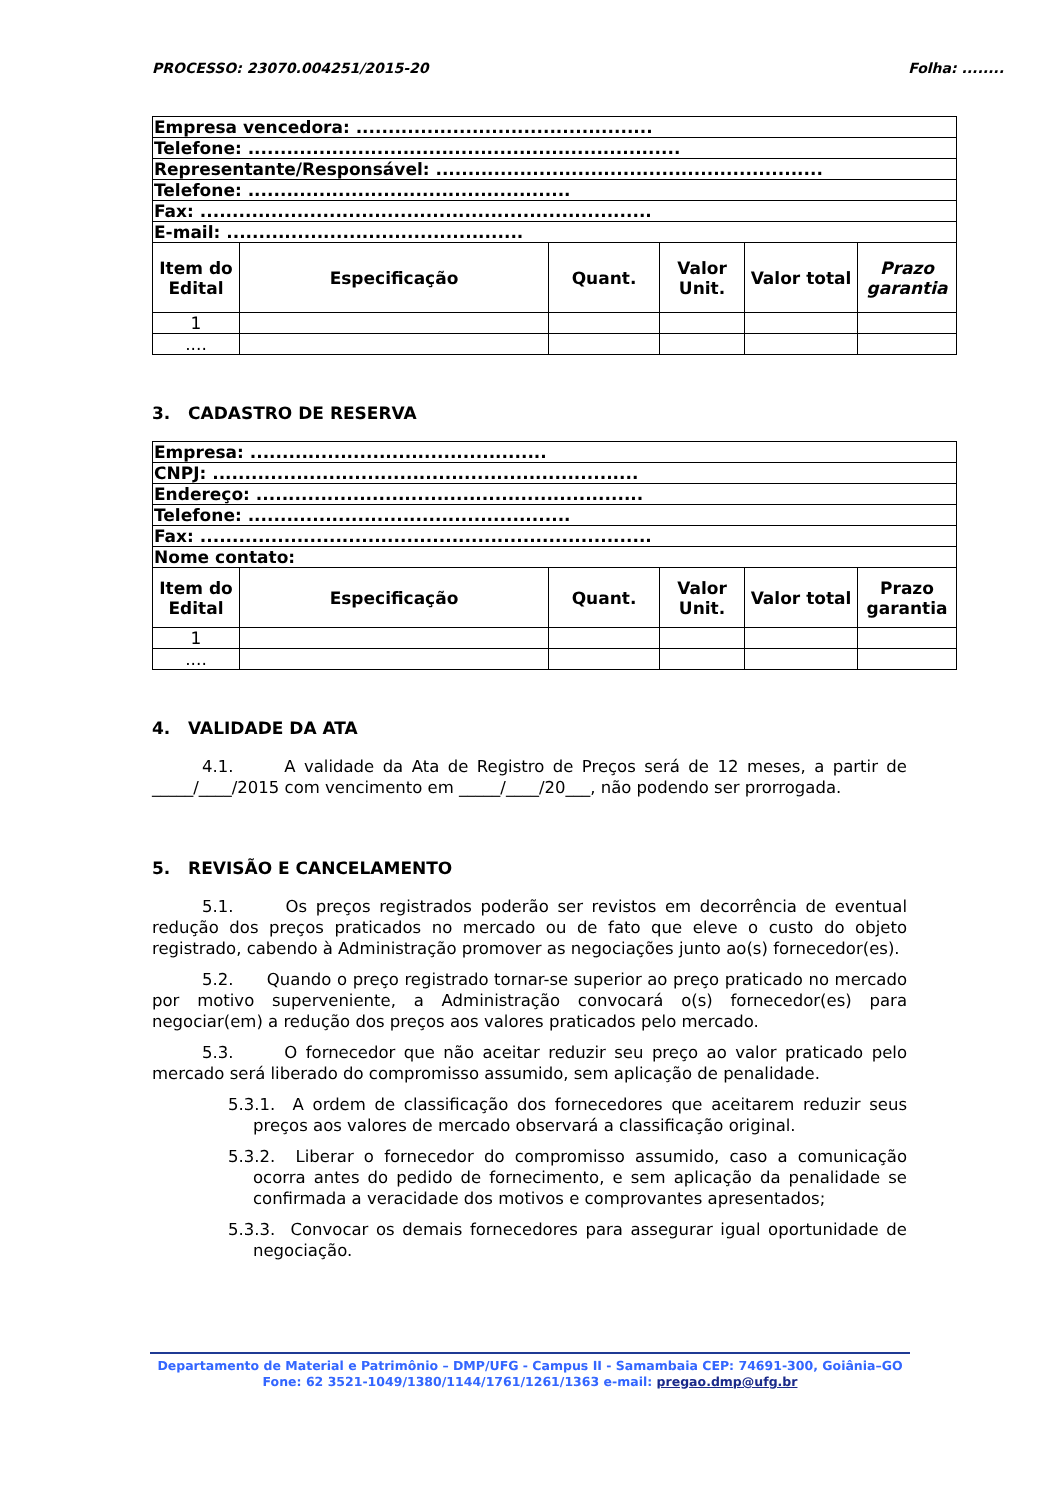PROCESSO: 23070.004251/2015-20 Folha: ........
| Empresa vencedora: .............................................. | | | | | |
| Telefone: ................................................................... | | | | | |
| Representante/Responsável: ............................................................ | | | | | |
| Telefone: .................................................. | | | | | |
| Fax: ...................................................................... | | | | | |
| E-mail: .............................................. | | | | | |
| Item do Edital | Especificação | Quant. | Valor Unit. | Valor total | Prazo garantia |
| 1 | | | | | |
| .... | | | | | |
3. CADASTRO DE RESERVA
| Empresa: .............................................. | | | | | |
| CNPJ: .................................................................. | | | | | |
| Endereço: ............................................................ | | | | | |
| Telefone: .................................................. | | | | | |
| Fax: ...................................................................... | | | | | |
| Nome contato: | | | | | |
| Item do Edital | Especificação | Quant. | Valor Unit. | Valor total | Prazo garantia |
| 1 | | | | | |
| .... | | | | | |
4. VALIDADE DA ATA
4.1. A validade da Ata de Registro de Preços será de 12 meses, a partir de _____/____/2015 com vencimento em _____/____/20___, não podendo ser prorrogada.
5. REVISÃO E CANCELAMENTO
5.1. Os preços registrados poderão ser revistos em decorrência de eventual redução dos preços praticados no mercado ou de fato que eleve o custo do objeto registrado, cabendo à Administração promover as negociações junto ao(s) fornecedor(es).
5.2. Quando o preço registrado tornar-se superior ao preço praticado no mercado por motivo superveniente, a Administração convocará o(s) fornecedor(es) para negociar(em) a redução dos preços aos valores praticados pelo mercado.
5.3. O fornecedor que não aceitar reduzir seu preço ao valor praticado pelo mercado será liberado do compromisso assumido, sem aplicação de penalidade.
5.3.1. A ordem de classificação dos fornecedores que aceitarem reduzir seus preços aos valores de mercado observará a classificação original.
5.3.2. Liberar o fornecedor do compromisso assumido, caso a comunicação ocorra antes do pedido de fornecimento, e sem aplicação da penalidade se confirmada a veracidade dos motivos e comprovantes apresentados;
5.3.3. Convocar os demais fornecedores para assegurar igual oportunidade de negociação.
Departamento de Material e Patrimônio – DMP/UFG - Campus II - Samambaia CEP: 74691-300, Goiânia–GO
Fone: 62 3521-1049/1380/1144/1761/1261/1363 e-mail: pregao.dmp@ufg.br